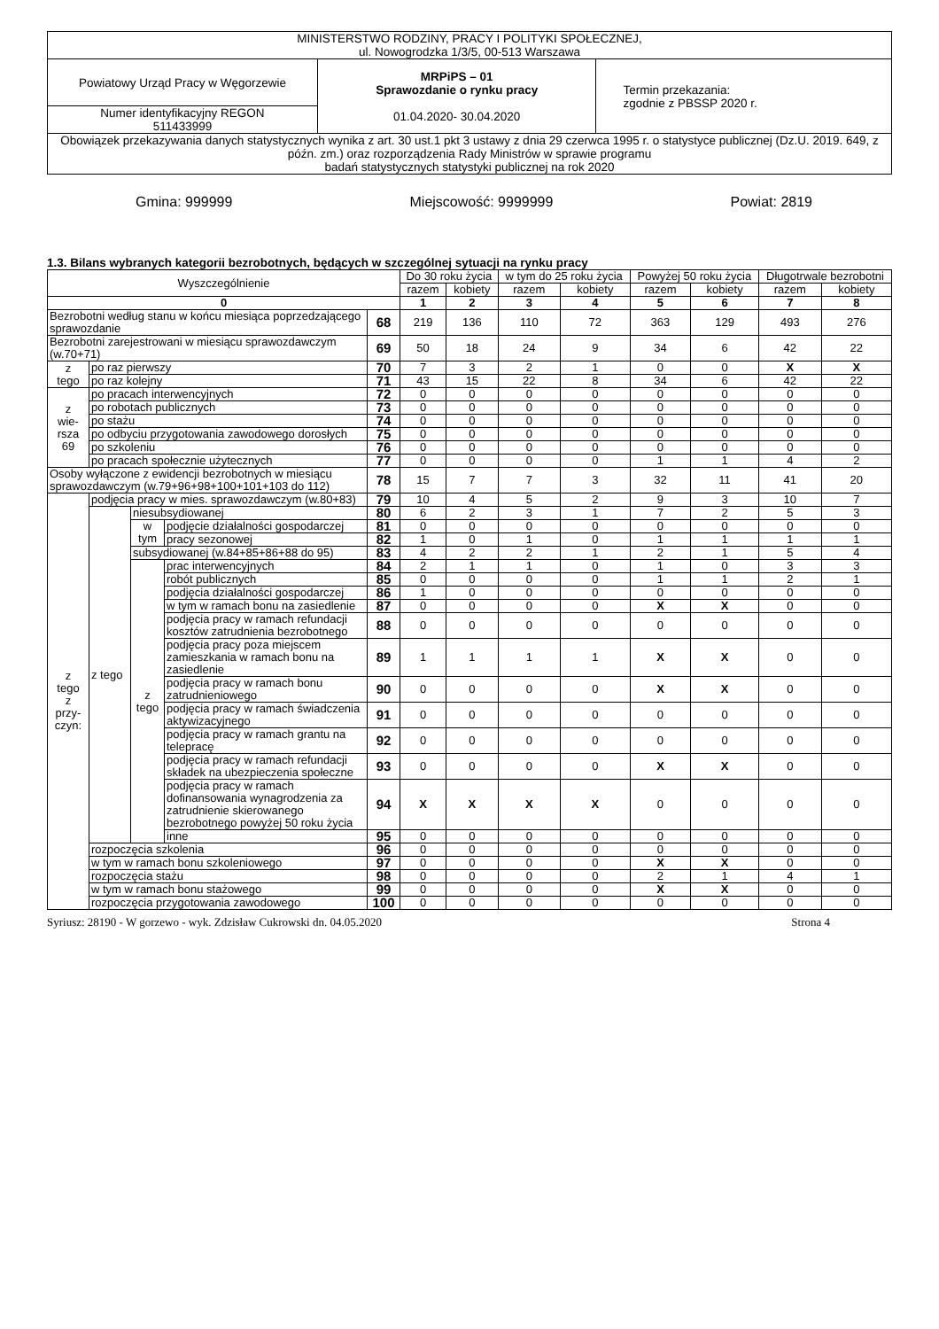| MINISTERSTWO RODZINY, PRACY I POLITYKI SPOŁECZNEJ, ul. Nowogrodzka 1/3/5, 00-513 Warszawa | | |
| Powiatowy Urząd Pracy w Węgorzewie | MRPiPS – 01 Sprawozdanie o rynku pracy 01.04.2020- 30.04.2020 | Termin przekazania: zgodnie z PBSSP 2020 r. |
| Numer identyfikacyjny REGON 511433999 | | |
| Obowiązek przekazywania danych statystycznych wynika z art. 30 ust.1 pkt 3 ustawy z dnia 29 czerwca 1995 r. o statystyce publicznej (Dz.U. 2019. 649, z późn. zm.) oraz rozporządzenia Rady Ministrów w sprawie programu badań statystycznych statystyki publicznej na rok 2020 | | |
Gmina: 999999 Miejscowość: 9999999 Powiat: 2819
1.3. Bilans wybranych kategorii bezrobotnych, będących w szczególnej sytuacji na rynku pracy
| Wyszczególnienie | | | | | Do 30 roku życia | | w tym do 25 roku życia | | Powyżej 50 roku życia | | Długotrwale bezrobotni | |
| | | | | | razem | kobiety | razem | kobiety | razem | kobiety | razem | kobiety |
| 0 | | | | | 1 | 2 | 3 | 4 | 5 | 6 | 7 | 8 |
| Bezrobotni według stanu w końcu miesiąca poprzedzającego sprawozdanie | | | | 68 | 219 | 136 | 110 | 72 | 363 | 129 | 493 | 276 |
| Bezrobotni zarejestrowani w miesiącu sprawozdawczym (w.70+71) | | | | 69 | 50 | 18 | 24 | 9 | 34 | 6 | 42 | 22 |
| z tego | po raz pierwszy | | | 70 | 7 | 3 | 2 | 1 | 0 | 0 | X | X |
| | po raz kolejny | | | 71 | 43 | 15 | 22 | 8 | 34 | 6 | 42 | 22 |
| z wie- rsza 69 | po pracach interwencyjnych | | | 72 | 0 | 0 | 0 | 0 | 0 | 0 | 0 | 0 |
| | po robotach publicznych | | | 73 | 0 | 0 | 0 | 0 | 0 | 0 | 0 | 0 |
| | po stażu | | | 74 | 0 | 0 | 0 | 0 | 0 | 0 | 0 | 0 |
| | po odbyciu przygotowania zawodowego dorosłych | | | 75 | 0 | 0 | 0 | 0 | 0 | 0 | 0 | 0 |
| | po szkoleniu | | | 76 | 0 | 0 | 0 | 0 | 0 | 0 | 0 | 0 |
| | po pracach społecznie użytecznych | | | 77 | 0 | 0 | 0 | 0 | 1 | 1 | 4 | 2 |
| Osoby wyłączone z ewidencji bezrobotnych w miesiącu sprawozdawczym (w.79+96+98+100+101+103 do 112) | | | | 78 | 15 | 7 | 7 | 3 | 32 | 11 | 41 | 20 |
| z tego z przy- czyn: | podjęcia pracy w mies. sprawozdawczym (w.80+83) | | | 79 | 10 | 4 | 5 | 2 | 9 | 3 | 10 | 7 |
| | z tego | niesubsydiowanej | | 80 | 6 | 2 | 3 | 1 | 7 | 2 | 5 | 3 |
| | | w tym | podjęcie działalności gospodarczej | 81 | 0 | 0 | 0 | 0 | 0 | 0 | 0 | 0 |
| | | | pracy sezonowej | 82 | 1 | 0 | 1 | 0 | 1 | 1 | 1 | 1 |
| | | subsydiowanej (w.84+85+86+88 do 95) | | 83 | 4 | 2 | 2 | 1 | 2 | 1 | 5 | 4 |
| | | z tego | prac interwencyjnych | 84 | 2 | 1 | 1 | 0 | 1 | 0 | 3 | 3 |
| | | | robót publicznych | 85 | 0 | 0 | 0 | 0 | 1 | 1 | 2 | 1 |
| | | | podjęcia działalności gospodarczej | 86 | 1 | 0 | 0 | 0 | 0 | 0 | 0 | 0 |
| | | | w tym w ramach bonu na zasiedlenie | 87 | 0 | 0 | 0 | 0 | X | X | 0 | 0 |
| | | | podjęcia pracy w ramach refundacji kosztów zatrudnienia bezrobotnego | 88 | 0 | 0 | 0 | 0 | 0 | 0 | 0 | 0 |
| | | | podjęcia pracy poza miejscem zamieszkania w ramach bonu na zasiedlenie | 89 | 1 | 1 | 1 | 1 | X | X | 0 | 0 |
| | | | podjęcia pracy w ramach bonu zatrudnieniowego | 90 | 0 | 0 | 0 | 0 | X | X | 0 | 0 |
| | | | podjęcia pracy w ramach świadczenia aktywizacyjnego | 91 | 0 | 0 | 0 | 0 | 0 | 0 | 0 | 0 |
| | | | podjęcia pracy w ramach grantu na telepracę | 92 | 0 | 0 | 0 | 0 | 0 | 0 | 0 | 0 |
| | | | podjęcia pracy w ramach refundacji składek na ubezpieczenia społeczne | 93 | 0 | 0 | 0 | 0 | X | X | 0 | 0 |
| | | | podjęcia pracy w ramach dofinansowania wynagrodzenia za zatrudnienie skierowanego bezrobotnego powyżej 50 roku życia | 94 | X | X | X | X | 0 | 0 | 0 | 0 |
| | | | inne | 95 | 0 | 0 | 0 | 0 | 0 | 0 | 0 | 0 |
| | rozpoczęcia szkolenia | | | 96 | 0 | 0 | 0 | 0 | 0 | 0 | 0 | 0 |
| | w tym w ramach bonu szkoleniowego | | | 97 | 0 | 0 | 0 | 0 | X | X | 0 | 0 |
| | rozpoczęcia stażu | | | 98 | 0 | 0 | 0 | 0 | 2 | 1 | 4 | 1 |
| | w tym w ramach bonu stażowego | | | 99 | 0 | 0 | 0 | 0 | X | X | 0 | 0 |
| | rozpoczęcia przygotowania zawodowego | | | 100 | 0 | 0 | 0 | 0 | 0 | 0 | 0 | 0 |
Syriusz: 28190 - W gorzewo - wyk. Zdzisław Cukrowski dn. 04.05.2020 Strona 4